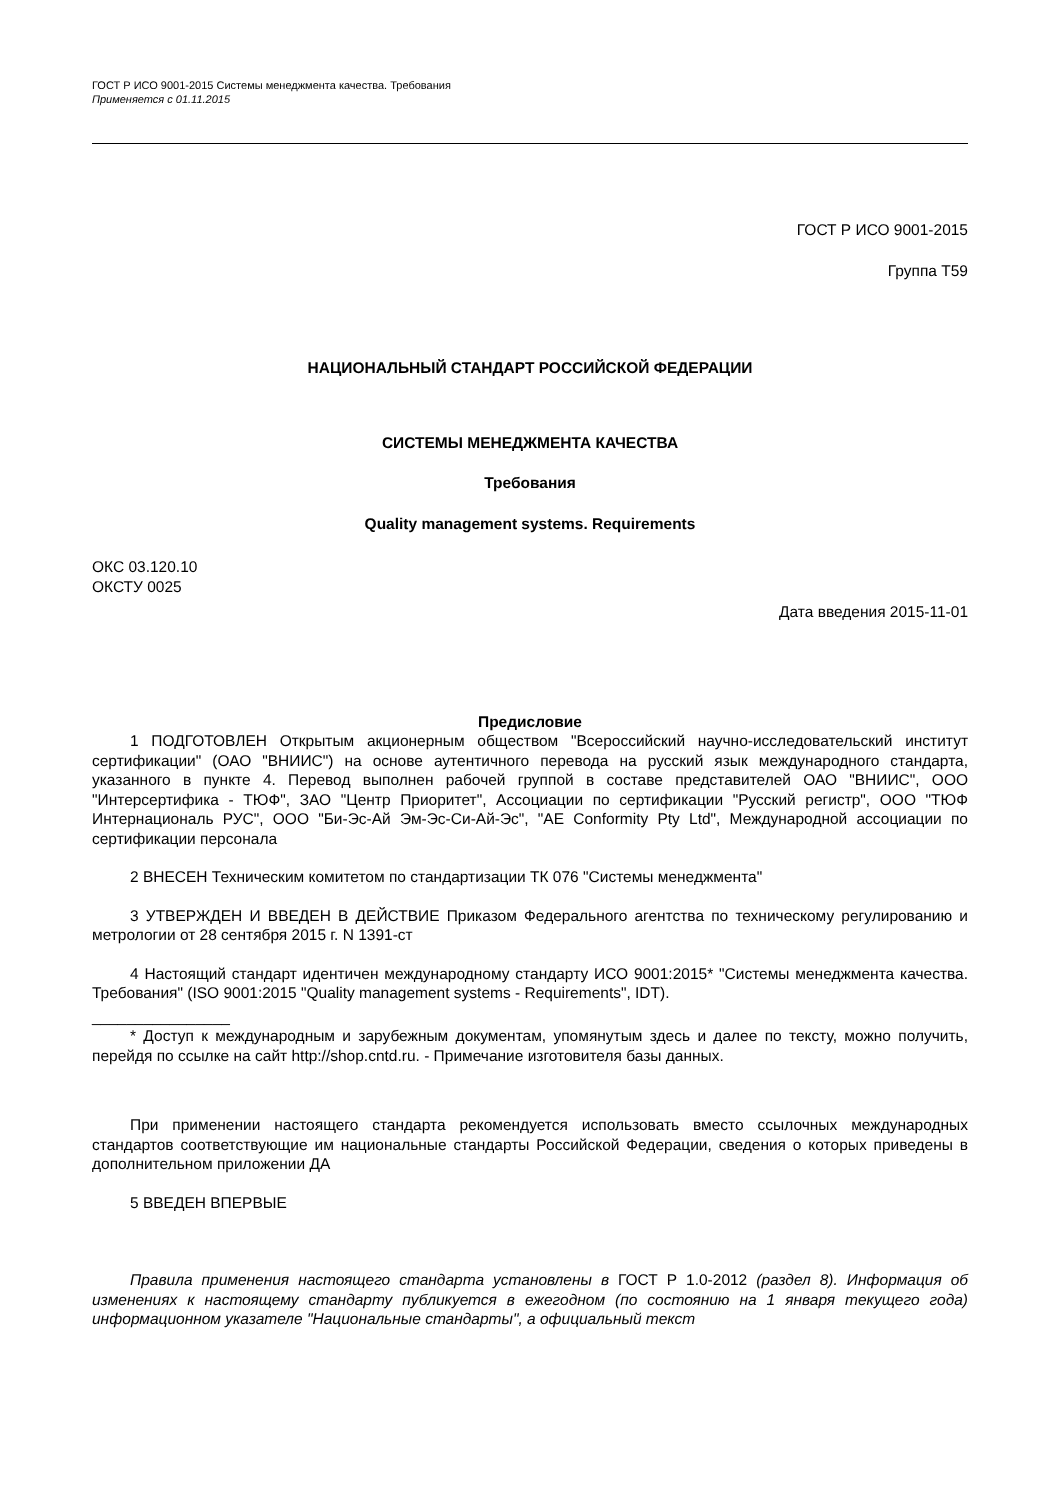ГОСТ Р ИСО 9001-2015 Системы менеджмента качества. Требования
Применяется с 01.11.2015
ГОСТ Р ИСО 9001-2015
Группа Т59
НАЦИОНАЛЬНЫЙ СТАНДАРТ РОССИЙСКОЙ ФЕДЕРАЦИИ
СИСТЕМЫ МЕНЕДЖМЕНТА КАЧЕСТВА
Требования
Quality management systems. Requirements
ОКС 03.120.10
ОКСТУ 0025
Дата введения 2015-11-01
Предисловие
1 ПОДГОТОВЛЕН Открытым акционерным обществом "Всероссийский научно-исследовательский институт сертификации" (ОАО "ВНИИС") на основе аутентичного перевода на русский язык международного стандарта, указанного в пункте 4. Перевод выполнен рабочей группой в составе представителей ОАО "ВНИИС", ООО "Интерсертифика - ТЮФ", ЗАО "Центр Приоритет", Ассоциации по сертификации "Русский регистр", ООО "ТЮФ Интернациональ РУС", ООО "Би-Эс-Ай Эм-Эс-Си-Ай-Эс", "AE Conformity Pty Ltd", Международной ассоциации по сертификации персонала
2 ВНЕСЕН Техническим комитетом по стандартизации ТК 076 "Системы менеджмента"
3 УТВЕРЖДЕН И ВВЕДЕН В ДЕЙСТВИЕ Приказом Федерального агентства по техническому регулированию и метрологии от 28 сентября 2015 г. N 1391-ст
4 Настоящий стандарт идентичен международному стандарту ИСО 9001:2015* "Системы менеджмента качества. Требования" (ISO 9001:2015 "Quality management systems - Requirements", IDT).
________________
* Доступ к международным и зарубежным документам, упомянутым здесь и далее по тексту, можно получить, перейдя по ссылке на сайт http://shop.cntd.ru. - Примечание изготовителя базы данных.
При применении настоящего стандарта рекомендуется использовать вместо ссылочных международных стандартов соответствующие им национальные стандарты Российской Федерации, сведения о которых приведены в дополнительном приложении ДА
5 ВВЕДЕН ВПЕРВЫЕ
Правила применения настоящего стандарта установлены в ГОСТ Р 1.0-2012 (раздел 8). Информация об изменениях к настоящему стандарту публикуется в ежегодном (по состоянию на 1 января текущего года) информационном указателе "Национальные стандарты", а официальный текст